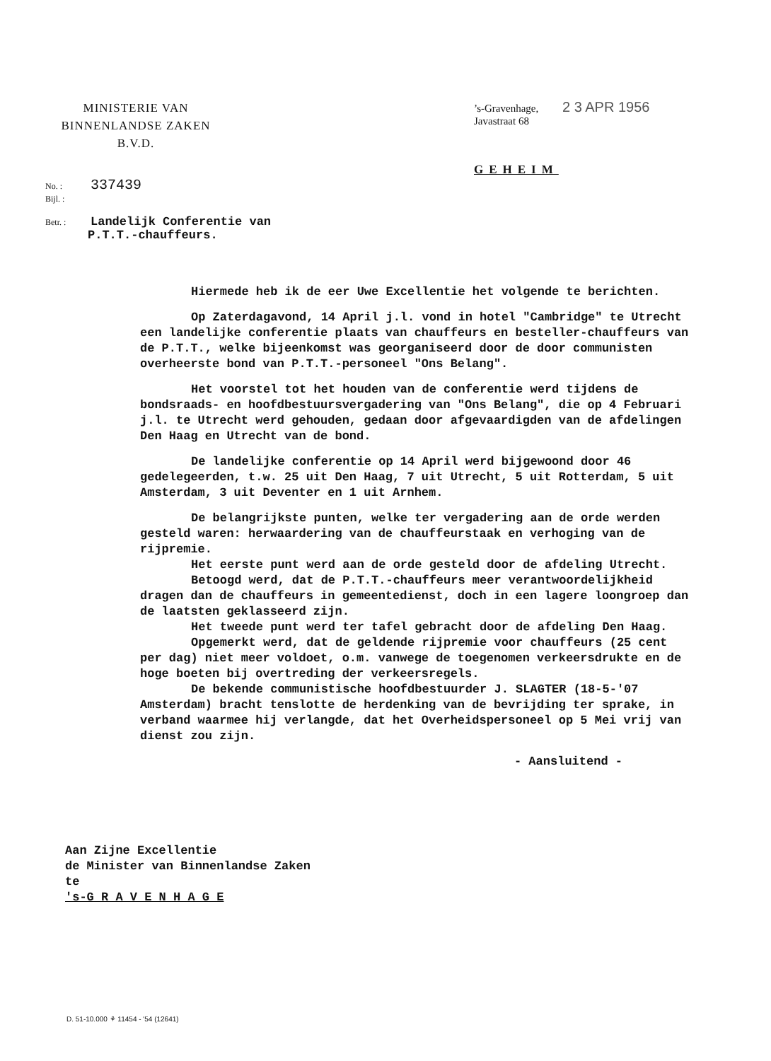MINISTERIE VAN
BINNENLANDSE ZAKEN
B.V.D.
’s-Gravenhage, 2 3 APR 1956
Javastraat 68
GEHEIM
No. : 337439
Bijl. :
Betr. : Landelijk Conferentie van
P.T.T.-chauffeurs.
Hiermede heb ik de eer Uwe Excellentie het volgende te berichten.
Op Zaterdagavond, 14 April j.l. vond in hotel "Cambridge" te Utrecht een landelijke conferentie plaats van chauffeurs en besteller-chauffeurs van de P.T.T., welke bijeenkomst was georganiseerd door de door communisten overheerste bond van P.T.T.-personeel "Ons Belang".
Het voorstel tot het houden van de conferentie werd tijdens de bondsraads- en hoofdbestuursvergadering van "Ons Belang", die op 4 Februari j.l. te Utrecht werd gehouden, gedaan door afgevaardigden van de afdelingen Den Haag en Utrecht van de bond.
De landelijke conferentie op 14 April werd bijgewoond door 46 gedelegeerden, t.w. 25 uit Den Haag, 7 uit Utrecht, 5 uit Rotterdam, 5 uit Amsterdam, 3 uit Deventer en 1 uit Arnhem.
De belangrijkste punten, welke ter vergadering aan de orde werden gesteld waren: herwaardering van de chauffeurstaak en verhoging van de rijpremie.
Het eerste punt werd aan de orde gesteld door de afdeling Utrecht.
Betoogd werd, dat de P.T.T.-chauffeurs meer verantwoordelijkheid dragen dan de chauffeurs in gemeentedienst, doch in een lagere loongroep dan de laatsten geklasseerd zijn.
Het tweede punt werd ter tafel gebracht door de afdeling Den Haag.
Opgemerkt werd, dat de geldende rijpremie voor chauffeurs (25 cent per dag) niet meer voldoet, o.m. vanwege de toegenomen verkeersdrukte en de hoge boeten bij overtreding der verkeersregels.
De bekende communistische hoofdbestuurder J. SLAGTER (18-5-'07 Amsterdam) bracht tenslotte de herdenking van de bevrijding ter sprake, in verband waarmee hij verlangde, dat het Overheidspersoneel op 5 Mei vrij van dienst zou zijn.
- Aansluitend -
Aan Zijne Excellentie
de Minister van Binnenlandse Zaken
te
's-G R A V E N H A G E
D. 51-10.000 ⚘ 11454 - '54 (12641)